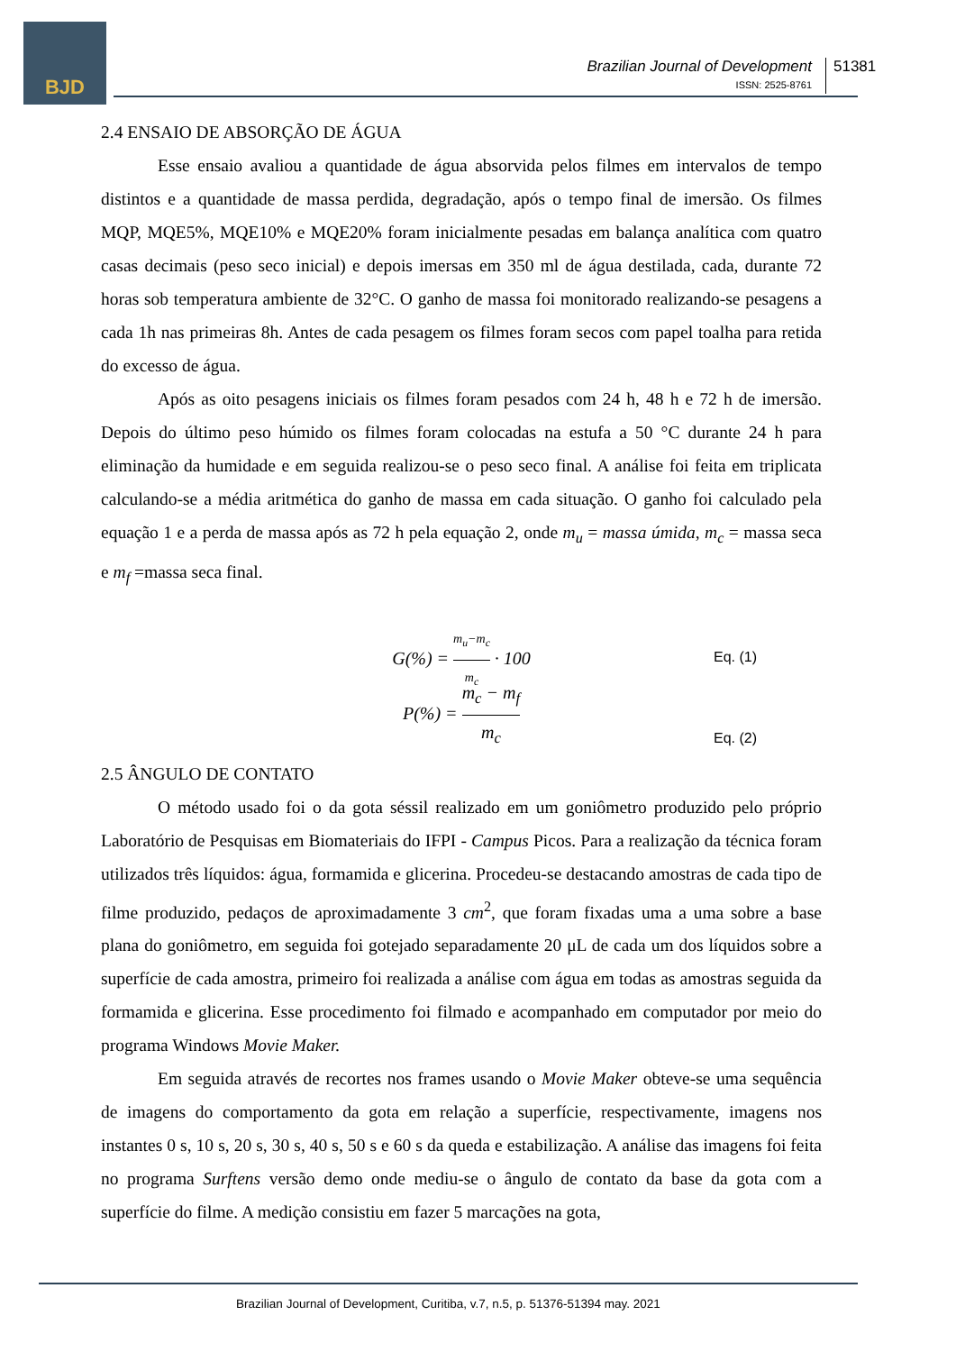BJD
Brazilian Journal of Development
ISSN: 2525-8761
51381
2.4 ENSAIO DE ABSORÇÃO DE ÁGUA
Esse ensaio avaliou a quantidade de água absorvida pelos filmes em intervalos de tempo distintos e a quantidade de massa perdida, degradação, após o tempo final de imersão. Os filmes MQP, MQE5%, MQE10% e MQE20% foram inicialmente pesadas em balança analítica com quatro casas decimais (peso seco inicial) e depois imersas em 350 ml de água destilada, cada, durante 72 horas sob temperatura ambiente de 32°C. O ganho de massa foi monitorado realizando-se pesagens a cada 1h nas primeiras 8h. Antes de cada pesagem os filmes foram secos com papel toalha para retida do excesso de água.
Após as oito pesagens iniciais os filmes foram pesados com 24 h, 48 h e 72 h de imersão. Depois do último peso húmido os filmes foram colocadas na estufa a 50 °C durante 24 h para eliminação da humidade e em seguida realizou-se o peso seco final. A análise foi feita em triplicata calculando-se a média aritmética do ganho de massa em cada situação. O ganho foi calculado pela equação 1 e a perda de massa após as 72 h pela equação 2, onde m<sub>u</sub> = massa úmida, m<sub>c</sub> = massa seca e m<sub>f</sub> =massa seca final.
G(%) = m<sub>u</sub>−m<sub>c</sub> m<sub>c</sub> · 100
Eq. (1)
P(%) = m<sub>c</sub> − m<sub>f</sub> m<sub>c</sub>
Eq. (2)
2.5 ÂNGULO DE CONTATO
O método usado foi o da gota séssil realizado em um goniômetro produzido pelo próprio Laboratório de Pesquisas em Biomateriais do IFPI - Campus Picos. Para a realização da técnica foram utilizados três líquidos: água, formamida e glicerina. Procedeu-se destacando amostras de cada tipo de filme produzido, pedaços de aproximadamente 3 cm<sup>2</sup>, que foram fixadas uma a uma sobre a base plana do goniômetro, em seguida foi gotejado separadamente 20 μL de cada um dos líquidos sobre a superfície de cada amostra, primeiro foi realizada a análise com água em todas as amostras seguida da formamida e glicerina. Esse procedimento foi filmado e acompanhado em computador por meio do programa Windows Movie Maker.
Em seguida através de recortes nos frames usando o Movie Maker obteve-se uma sequência de imagens do comportamento da gota em relação a superfície, respectivamente, imagens nos instantes 0 s, 10 s, 20 s, 30 s, 40 s, 50 s e 60 s da queda e estabilização. A análise das imagens foi feita no programa Surftens versão demo onde mediu-se o ângulo de contato da base da gota com a superfície do filme. A medição consistiu em fazer 5 marcações na gota,
Brazilian Journal of Development, Curitiba, v.7, n.5, p. 51376-51394 may. 2021